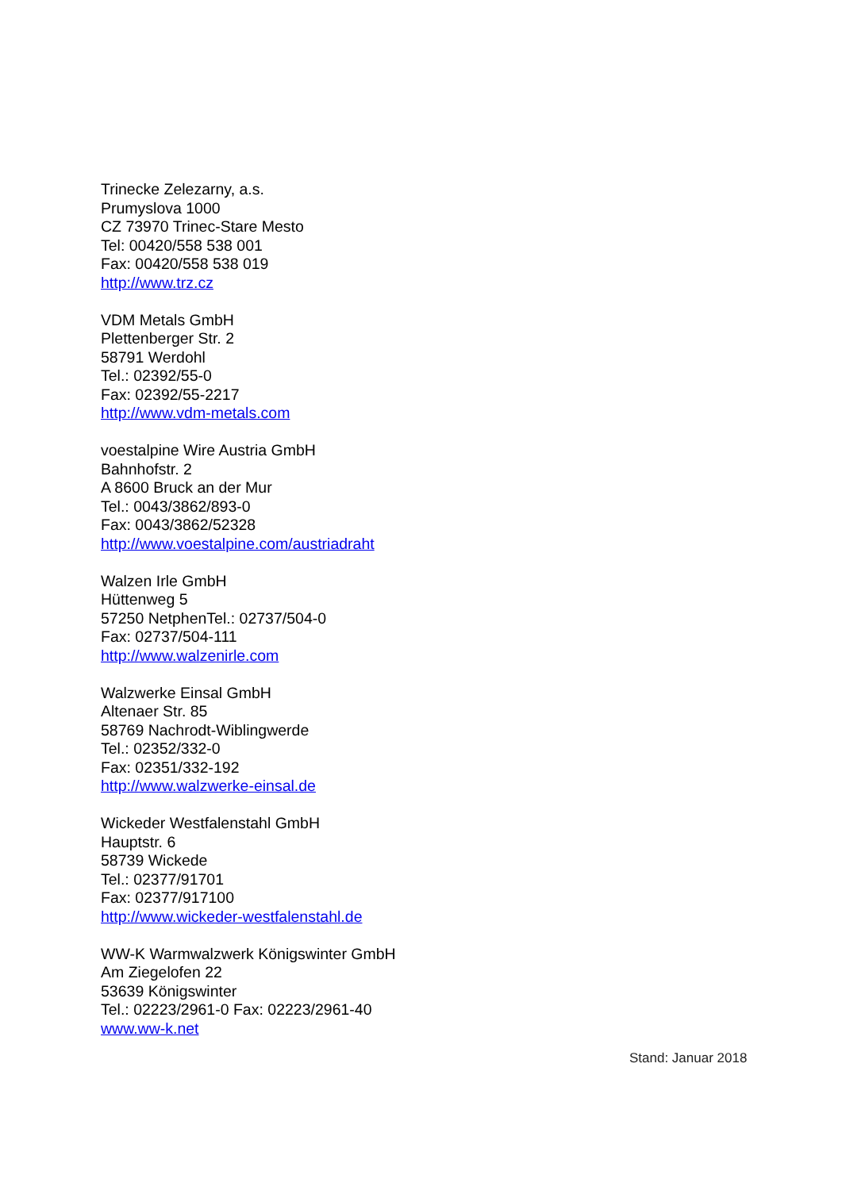Trinecke Zelezarny, a.s.
Prumyslova 1000
CZ 73970 Trinec-Stare Mesto
Tel: 00420/558 538 001
Fax: 00420/558 538 019
http://www.trz.cz
VDM Metals GmbH
Plettenberger Str. 2
58791 Werdohl
Tel.: 02392/55-0
Fax: 02392/55-2217
http://www.vdm-metals.com
voestalpine Wire Austria GmbH
Bahnhofstr. 2
A 8600 Bruck an der Mur
Tel.: 0043/3862/893-0
Fax: 0043/3862/52328
http://www.voestalpine.com/austriadraht
Walzen Irle GmbH
Hüttenweg 5
57250 NetphenTel.: 02737/504-0
Fax: 02737/504-111
http://www.walzenirle.com
Walzwerke Einsal GmbH
Altenaer Str. 85
58769 Nachrodt-Wiblingwerde
Tel.: 02352/332-0
Fax: 02351/332-192
http://www.walzwerke-einsal.de
Wickeder Westfalenstahl GmbH
Hauptstr. 6
58739 Wickede
Tel.: 02377/91701
Fax: 02377/917100
http://www.wickeder-westfalenstahl.de
WW-K Warmwalzwerk Königswinter GmbH
Am Ziegelofen 22
53639 Königswinter
Tel.: 02223/2961-0 Fax: 02223/2961-40
www.ww-k.net
Stand: Januar 2018